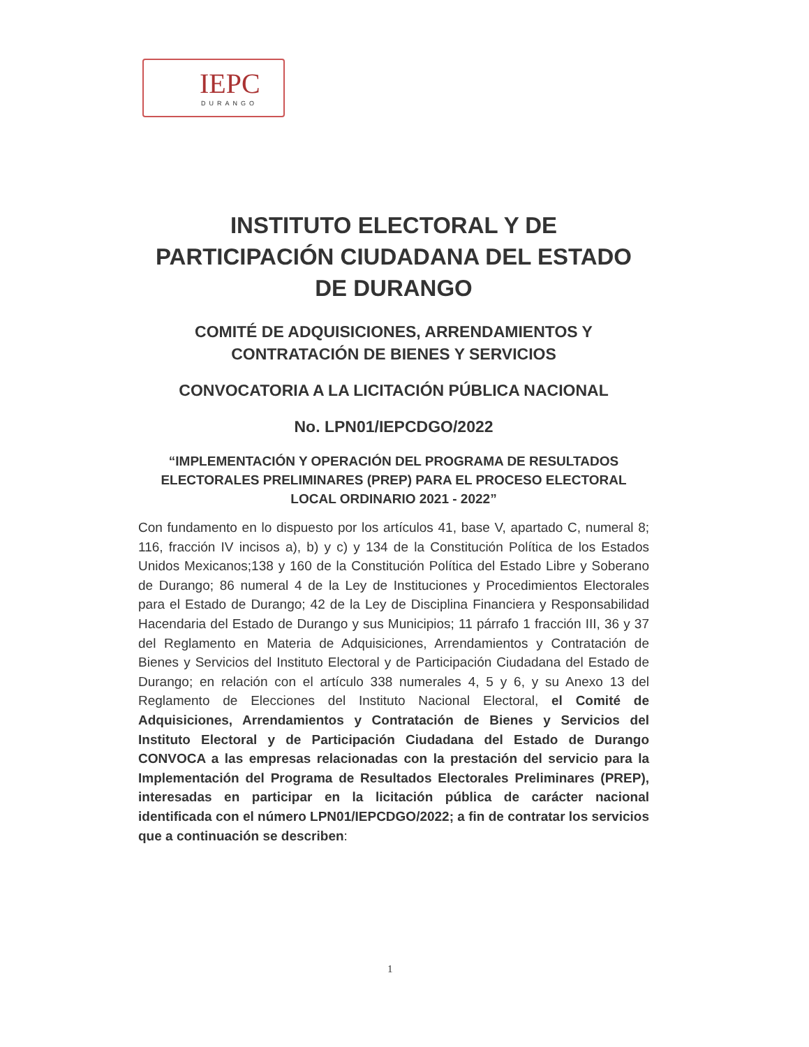IEPC
DURANGO
INSTITUTO ELECTORAL Y DE PARTICIPACIÓN CIUDADANA DEL ESTADO DE DURANGO
COMITÉ DE ADQUISICIONES, ARRENDAMIENTOS Y CONTRATACIÓN DE BIENES Y SERVICIOS
CONVOCATORIA A LA LICITACIÓN PÚBLICA NACIONAL
No. LPN01/IEPCDGO/2022
“IMPLEMENTACIÓN Y OPERACIÓN DEL PROGRAMA DE RESULTADOS ELECTORALES PRELIMINARES (PREP) PARA EL PROCESO ELECTORAL LOCAL ORDINARIO 2021 - 2022”
Con fundamento en lo dispuesto por los artículos 41, base V, apartado C, numeral 8; 116, fracción IV incisos a), b) y c) y 134 de la Constitución Política de los Estados Unidos Mexicanos;138 y 160 de la Constitución Política del Estado Libre y Soberano de Durango; 86 numeral 4 de la Ley de Instituciones y Procedimientos Electorales para el Estado de Durango; 42 de la Ley de Disciplina Financiera y Responsabilidad Hacendaria del Estado de Durango y sus Municipios; 11 párrafo 1 fracción III, 36 y 37 del Reglamento en Materia de Adquisiciones, Arrendamientos y Contratación de Bienes y Servicios del Instituto Electoral y de Participación Ciudadana del Estado de Durango; en relación con el artículo 338 numerales 4, 5 y 6, y su Anexo 13 del Reglamento de Elecciones del Instituto Nacional Electoral, el Comité de Adquisiciones, Arrendamientos y Contratación de Bienes y Servicios del Instituto Electoral y de Participación Ciudadana del Estado de Durango CONVOCA a las empresas relacionadas con la prestación del servicio para la Implementación del Programa de Resultados Electorales Preliminares (PREP), interesadas en participar en la licitación pública de carácter nacional identificada con el número LPN01/IEPCDGO/2022; a fin de contratar los servicios que a continuación se describen:
1